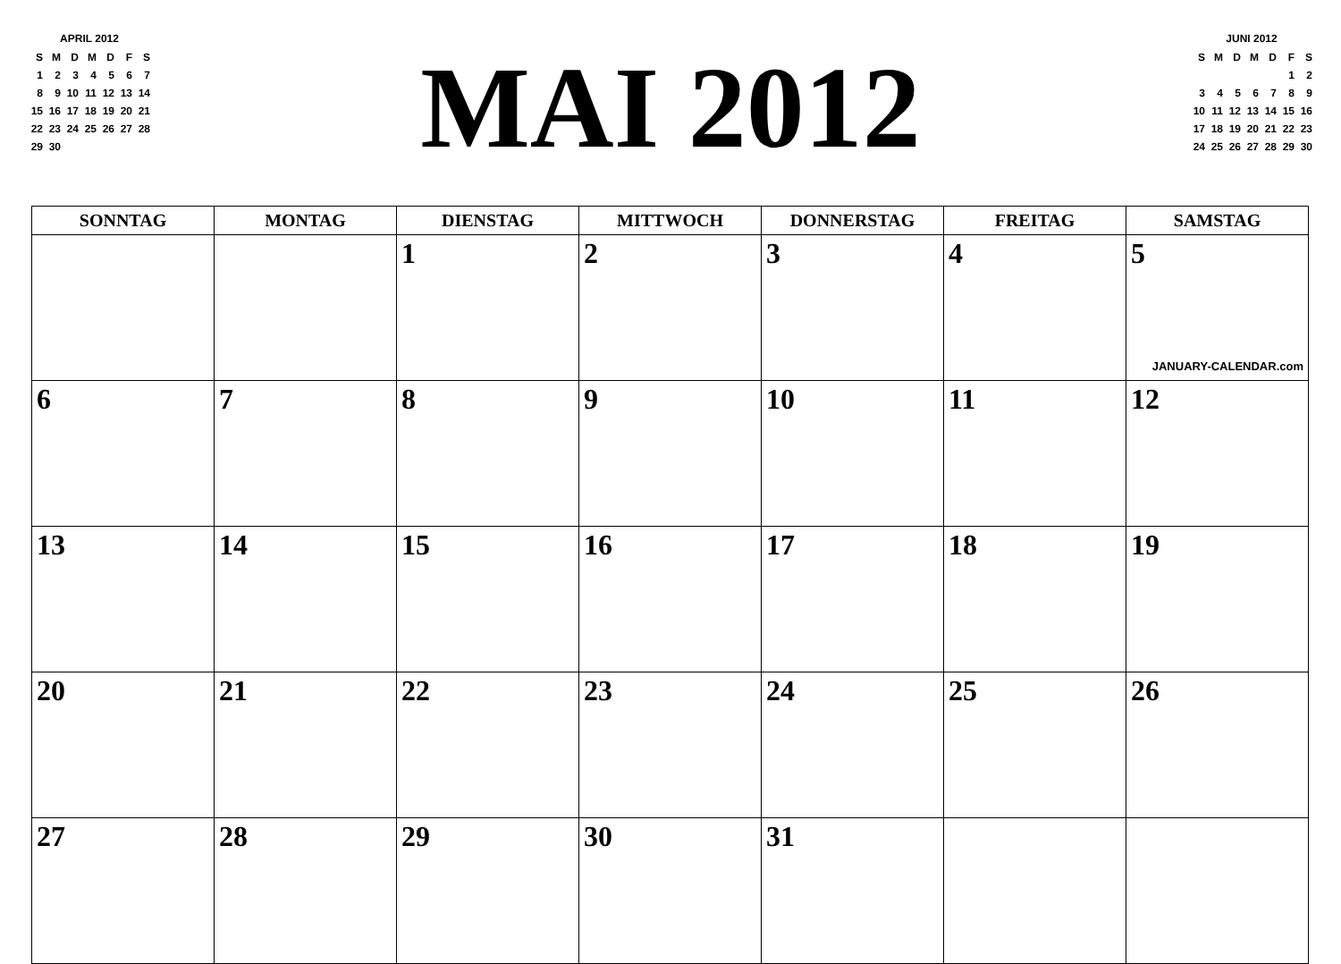APRIL 2012
| S | M | D | M | D | F | S |
| 1 | 2 | 3 | 4 | 5 | 6 | 7 |
| 8 | 9 | 10 | 11 | 12 | 13 | 14 |
| 15 | 16 | 17 | 18 | 19 | 20 | 21 |
| 22 | 23 | 24 | 25 | 26 | 27 | 28 |
| 29 | 30 | | | | | |
MAI 2012
JUNI 2012
| S | M | D | M | D | F | S |
| | | | | | 1 | 2 |
| 3 | 4 | 5 | 6 | 7 | 8 | 9 |
| 10 | 11 | 12 | 13 | 14 | 15 | 16 |
| 17 | 18 | 19 | 20 | 21 | 22 | 23 |
| 24 | 25 | 26 | 27 | 28 | 29 | 30 |
| SONNTAG | MONTAG | DIENSTAG | MITTWOCH | DONNERSTAG | FREITAG | SAMSTAG |
| --- | --- | --- | --- | --- | --- | --- |
| | | 1 | 2 | 3 | 4 | 5 JANUARY-CALENDAR.com |
| 6 | 7 | 8 | 9 | 10 | 11 | 12 |
| 13 | 14 | 15 | 16 | 17 | 18 | 19 |
| 20 | 21 | 22 | 23 | 24 | 25 | 26 |
| 27 | 28 | 29 | 30 | 31 | | |